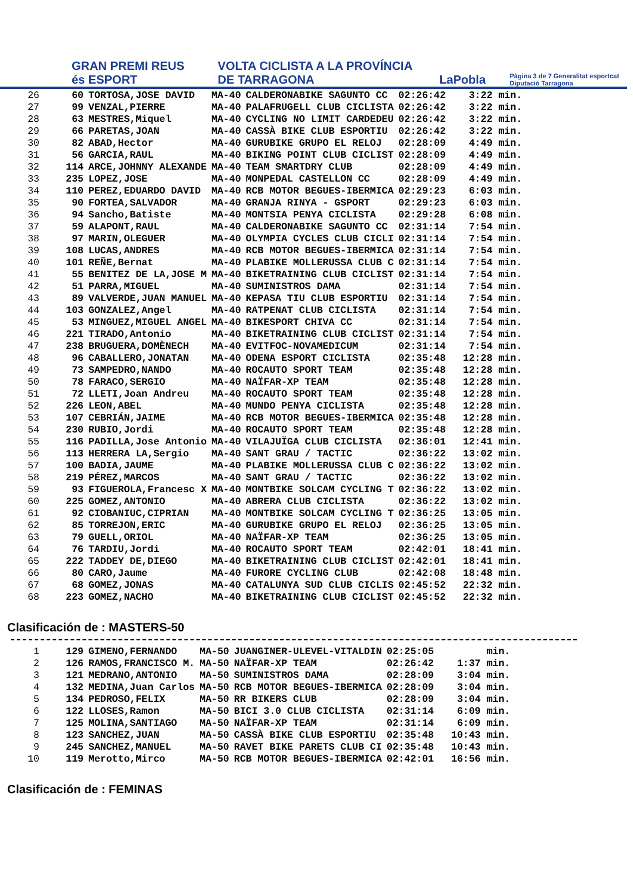GRAN PREMI REUS és ESPORT
VOLTA CICLISTA A LA PROVÍNCIA DE TARRAGONA
LaPobla
Pàgina 3 de 7 Generalitat esportcat Diputació Tarragona
| 26 | 60 | TORTOSA,JOSE DAVID | MA-40 | CALDERONABIKE SAGUNTO CC | 02:26:42 | 3:22 min. |
| 27 | 99 | VENZAL,PIERRE | MA-40 | PALAFRUGELL CLUB CICLISTA | 02:26:42 | 3:22 min. |
| 28 | 63 | MESTRES,Miquel | MA-40 | CYCLING NO LIMIT CARDEDEU | 02:26:42 | 3:22 min. |
| 29 | 66 | PARETAS,JOAN | MA-40 | CASSÀ BIKE CLUB ESPORTIU | 02:26:42 | 3:22 min. |
| 30 | 82 | ABAD,Hector | MA-40 | GURUBIKE GRUPO EL RELOJ | 02:28:09 | 4:49 min. |
| 31 | 56 | GARCIA,RAUL | MA-40 | BIKING POINT CLUB CICLIST | 02:28:09 | 4:49 min. |
| 32 | 114 | ARCE,JOHNNY ALEXANDE | MA-40 | TEAM SMARTDRY CLUB | 02:28:09 | 4:49 min. |
| 33 | 235 | LOPEZ,JOSE | MA-40 | MONPEDAL CASTELLON CC | 02:28:09 | 4:49 min. |
| 34 | 110 | PEREZ,EDUARDO DAVID | MA-40 | RCB MOTOR BEGUES-IBERMICA | 02:29:23 | 6:03 min. |
| 35 | 90 | FORTEA,SALVADOR | MA-40 | GRANJA RINYA - GSPORT | 02:29:23 | 6:03 min. |
| 36 | 94 | Sancho,Batiste | MA-40 | MONTSIA PENYA CICLISTA | 02:29:28 | 6:08 min. |
| 37 | 59 | ALAPONT,RAUL | MA-40 | CALDERONABIKE SAGUNTO CC | 02:31:14 | 7:54 min. |
| 38 | 97 | MARIN,OLEGUER | MA-40 | OLYMPIA CYCLES CLUB CICLI | 02:31:14 | 7:54 min. |
| 39 | 108 | LUCAS,ANDRES | MA-40 | RCB MOTOR BEGUES-IBERMICA | 02:31:14 | 7:54 min. |
| 40 | 101 | REÑE,Bernat | MA-40 | PLABIKE MOLLERUSSA CLUB C | 02:31:14 | 7:54 min. |
| 41 | 55 | BENITEZ DE LA,JOSE M | MA-40 | BIKETRAINING CLUB CICLIST | 02:31:14 | 7:54 min. |
| 42 | 51 | PARRA,MIGUEL | MA-40 | SUMINISTROS DAMA | 02:31:14 | 7:54 min. |
| 43 | 89 | VALVERDE,JUAN MANUEL | MA-40 | KEPASA TIU CLUB ESPORTIU | 02:31:14 | 7:54 min. |
| 44 | 103 | GONZALEZ,Angel | MA-40 | RATPENAT CLUB CICLISTA | 02:31:14 | 7:54 min. |
| 45 | 53 | MINGUEZ,MIGUEL ANGEL | MA-40 | BIKESPORT CHIVA CC | 02:31:14 | 7:54 min. |
| 46 | 221 | TIRADO,Antonio | MA-40 | BIKETRAINING CLUB CICLIST | 02:31:14 | 7:54 min. |
| 47 | 238 | BRUGUERA,DOMÈNECH | MA-40 | EVITFOC-NOVAMEDICUM | 02:31:14 | 7:54 min. |
| 48 | 96 | CABALLERO,JONATAN | MA-40 | ODENA ESPORT CICLISTA | 02:35:48 | 12:28 min. |
| 49 | 73 | SAMPEDRO,NANDO | MA-40 | ROCAUTO SPORT TEAM | 02:35:48 | 12:28 min. |
| 50 | 78 | FARACO,SERGIO | MA-40 | NAÏFAR-XP TEAM | 02:35:48 | 12:28 min. |
| 51 | 72 | LLETI,Joan Andreu | MA-40 | ROCAUTO SPORT TEAM | 02:35:48 | 12:28 min. |
| 52 | 226 | LEON,ABEL | MA-40 | MUNDO PENYA CICLISTA | 02:35:48 | 12:28 min. |
| 53 | 107 | CEBRIÁN,JAIME | MA-40 | RCB MOTOR BEGUES-IBERMICA | 02:35:48 | 12:28 min. |
| 54 | 230 | RUBIO,Jordi | MA-40 | ROCAUTO SPORT TEAM | 02:35:48 | 12:28 min. |
| 55 | 116 | PADILLA,Jose Antonio | MA-40 | VILAJUÏGA CLUB CICLISTA | 02:36:01 | 12:41 min. |
| 56 | 113 | HERRERA LA,Sergio | MA-40 | SANT GRAU / TACTIC | 02:36:22 | 13:02 min. |
| 57 | 100 | BADIA,JAUME | MA-40 | PLABIKE MOLLERUSSA CLUB C | 02:36:22 | 13:02 min. |
| 58 | 219 | PÉREZ,MARCOS | MA-40 | SANT GRAU / TACTIC | 02:36:22 | 13:02 min. |
| 59 | 93 | FIGUEROLA,Francesc X | MA-40 | MONTBIKE SOLCAM CYCLING T | 02:36:22 | 13:02 min. |
| 60 | 225 | GOMEZ,ANTONIO | MA-40 | ABRERA CLUB CICLISTA | 02:36:22 | 13:02 min. |
| 61 | 92 | CIOBANIUC,CIPRIAN | MA-40 | MONTBIKE SOLCAM CYCLING T | 02:36:25 | 13:05 min. |
| 62 | 85 | TORREJON,ERIC | MA-40 | GURUBIKE GRUPO EL RELOJ | 02:36:25 | 13:05 min. |
| 63 | 79 | GUELL,ORIOL | MA-40 | NAÏFAR-XP TEAM | 02:36:25 | 13:05 min. |
| 64 | 76 | TARDIU,Jordi | MA-40 | ROCAUTO SPORT TEAM | 02:42:01 | 18:41 min. |
| 65 | 222 | TADDEY DE,DIEGO | MA-40 | BIKETRAINING CLUB CICLIST | 02:42:01 | 18:41 min. |
| 66 | 80 | CARO,Jaume | MA-40 | FURORE CYCLING CLUB | 02:42:08 | 18:48 min. |
| 67 | 68 | GOMEZ,JONAS | MA-40 | CATALUNYA SUD CLUB CICLIS | 02:45:52 | 22:32 min. |
| 68 | 223 | GOMEZ,NACHO | MA-40 | BIKETRAINING CLUB CICLIST | 02:45:52 | 22:32 min. |
Clasificación de : MASTERS-50
| 1 | 129 | GIMENO,FERNANDO | MA-50 | JUANGINER-ULEVEL-VITALDIN | 02:25:05 | min. |
| 2 | 126 | RAMOS,FRANCISCO M. | MA-50 | NAÏFAR-XP TEAM | 02:26:42 | 1:37 min. |
| 3 | 121 | MEDRANO,ANTONIO | MA-50 | SUMINISTROS DAMA | 02:28:09 | 3:04 min. |
| 4 | 132 | MEDINA,Juan Carlos | MA-50 | RCB MOTOR BEGUES-IBERMICA | 02:28:09 | 3:04 min. |
| 5 | 134 | PEDROSO,FELIX | MA-50 | RR BIKERS CLUB | 02:28:09 | 3:04 min. |
| 6 | 122 | LLOSES,Ramon | MA-50 | BICI 3.0 CLUB CICLISTA | 02:31:14 | 6:09 min. |
| 7 | 125 | MOLINA,SANTIAGO | MA-50 | NAÏFAR-XP TEAM | 02:31:14 | 6:09 min. |
| 8 | 123 | SANCHEZ,JUAN | MA-50 | CASSÀ BIKE CLUB ESPORTIU | 02:35:48 | 10:43 min. |
| 9 | 245 | SANCHEZ,MANUEL | MA-50 | RAVET BIKE PARETS CLUB CI | 02:35:48 | 10:43 min. |
| 10 | 119 | Merotto,Mirco | MA-50 | RCB MOTOR BEGUES-IBERMICA | 02:42:01 | 16:56 min. |
Clasificación de : FEMINAS